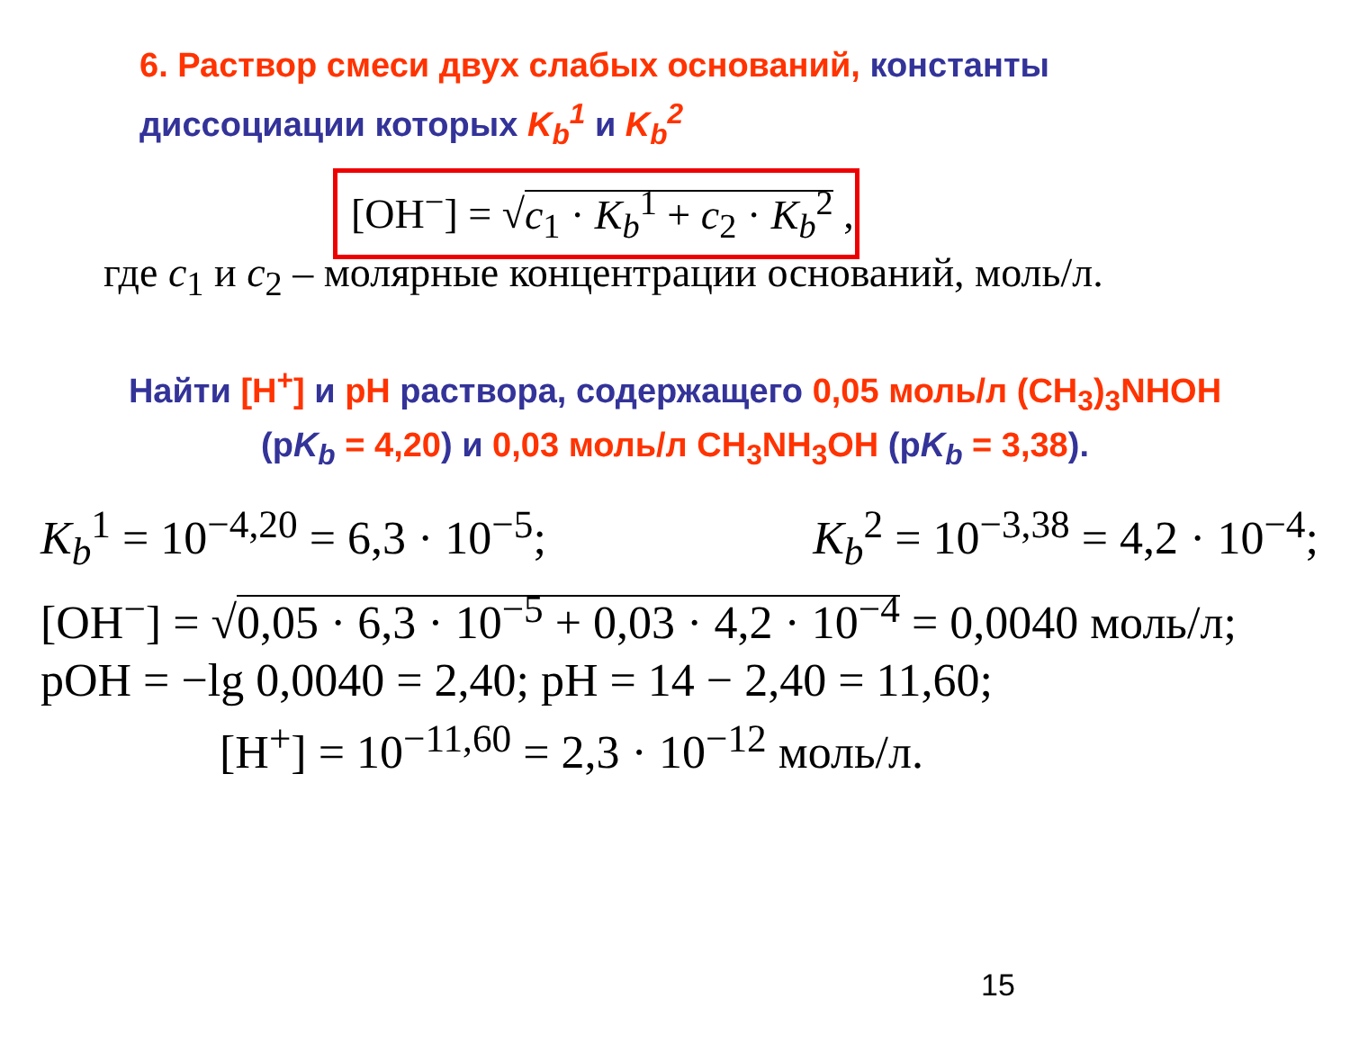6. Раствор смеси двух слабых оснований, константы
диссоциации которых K<sub>b</sub><sup>1</sup> и K<sub>b</sub><sup>2</sup>
[OH<sup>−</sup>] = √c<sub>1</sub> · K<sub>b</sub><sup>1</sup> + c<sub>2</sub> · K<sub>b</sub><sup>2</sup> ,
где c<sub>1</sub> и c<sub>2</sub> – молярные концентрации оснований, моль/л.
Найти [H<sup>+</sup>] и pH раствора, содержащего 0,05 моль/л (CH<sub>3</sub>)<sub>3</sub>NHOH
(pK<sub>b</sub> = 4,20) и 0,03 моль/л CH<sub>3</sub>NH<sub>3</sub>OH (pK<sub>b</sub> = 3,38).
K<sub>b</sub><sup>1</sup> = 10<sup>−4,20</sup> = 6,3 · 10<sup>−5</sup>; K<sub>b</sub><sup>2</sup> = 10<sup>−3,38</sup> = 4,2 · 10<sup>−4</sup>;
[OH<sup>−</sup>] = √0,05 · 6,3 · 10<sup>−5</sup> + 0,03 · 4,2 · 10<sup>−4</sup> = 0,0040 моль/л;
pOH = −lg 0,0040 = 2,40; pH = 14 − 2,40 = 11,60;
[H<sup>+</sup>] = 10<sup>−11,60</sup> = 2,3 · 10<sup>−12</sup> моль/л.
15